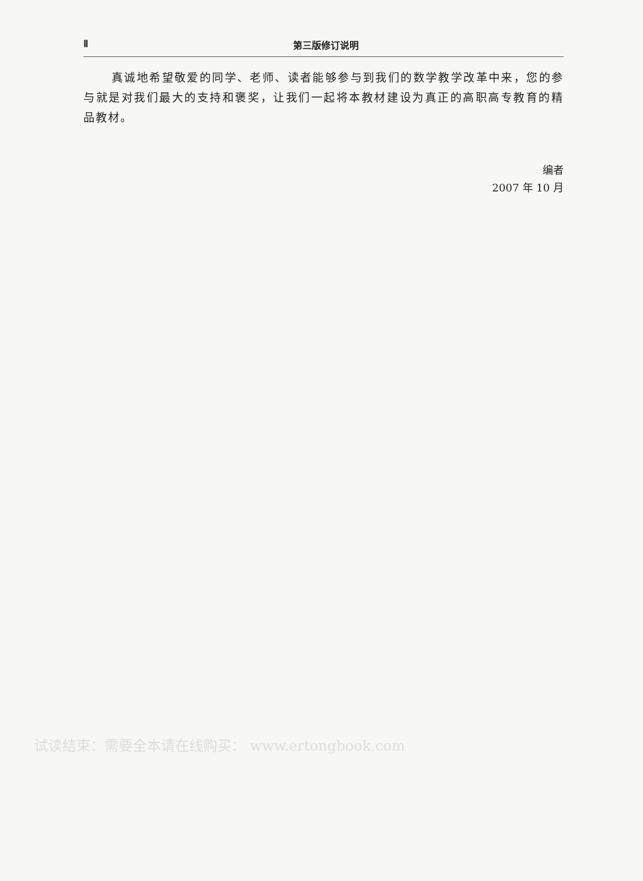Ⅱ
第三版修订说明
真诚地希望敬爱的同学、老师、读者能够参与到我们的数学教学改革中来，您的参与就是对我们最大的支持和褒奖，让我们一起将本教材建设为真正的高职高专教育的精品教材。
编者
2007 年 10 月
试读结束：需要全本请在线购买： www.ertongbook.com